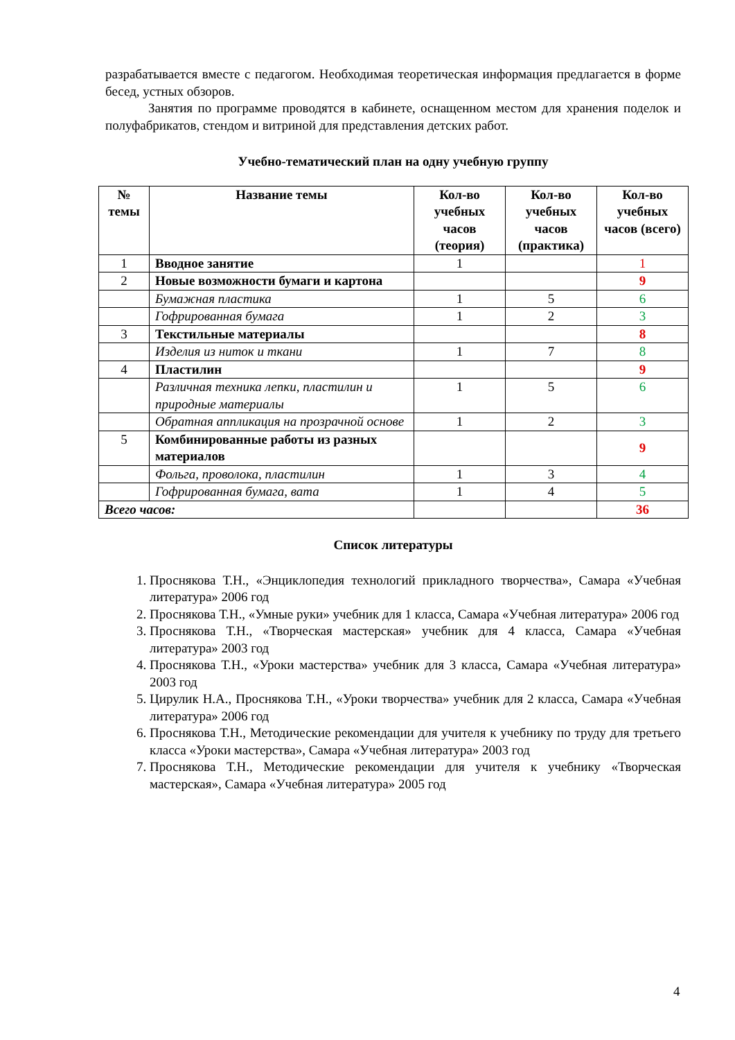разрабатывается вместе с педагогом. Необходимая теоретическая информация предлагается в форме бесед, устных обзоров.
Занятия по программе проводятся в кабинете, оснащенном местом для хранения поделок и полуфабрикатов, стендом и витриной для представления детских работ.
Учебно-тематический план на одну учебную группу
| № темы | Название темы | Кол-во учебных часов (теория) | Кол-во учебных часов (практика) | Кол-во учебных часов (всего) |
| --- | --- | --- | --- | --- |
| 1 | Вводное занятие | 1 | | 1 |
| 2 | Новые возможности бумаги и картона | | | 9 |
| | Бумажная пластика | 1 | 5 | 6 |
| | Гофрированная бумага | 1 | 2 | 3 |
| 3 | Текстильные материалы | | | 8 |
| | Изделия из ниток и ткани | 1 | 7 | 8 |
| 4 | Пластилин | | | 9 |
| | Различная техника лепки, пластилин и природные материалы | 1 | 5 | 6 |
| | Обратная аппликация на прозрачной основе | 1 | 2 | 3 |
| 5 | Комбинированные работы из разных материалов | | | 9 |
| | Фольга, проволока, пластилин | 1 | 3 | 4 |
| | Гофрированная бумага, вата | 1 | 4 | 5 |
| Всего часов: | | | | 36 |
Список литературы
1. Проснякова Т.Н., «Энциклопедия технологий прикладного творчества», Самара «Учебная литература» 2006 год
2. Проснякова Т.Н., «Умные руки» учебник для 1 класса, Самара «Учебная литература» 2006 год
3. Проснякова Т.Н., «Творческая мастерская» учебник для 4 класса, Самара «Учебная литература» 2003 год
4. Проснякова Т.Н., «Уроки мастерства» учебник для 3 класса, Самара «Учебная литература» 2003 год
5. Цирулик Н.А., Проснякова Т.Н., «Уроки творчества» учебник для 2 класса, Самара «Учебная литература» 2006 год
6. Проснякова Т.Н., Методические рекомендации для учителя к учебнику по труду для третьего класса «Уроки мастерства», Самара «Учебная литература» 2003 год
7. Проснякова Т.Н., Методические рекомендации для учителя к учебнику «Творческая мастерская», Самара «Учебная литература» 2005 год
4